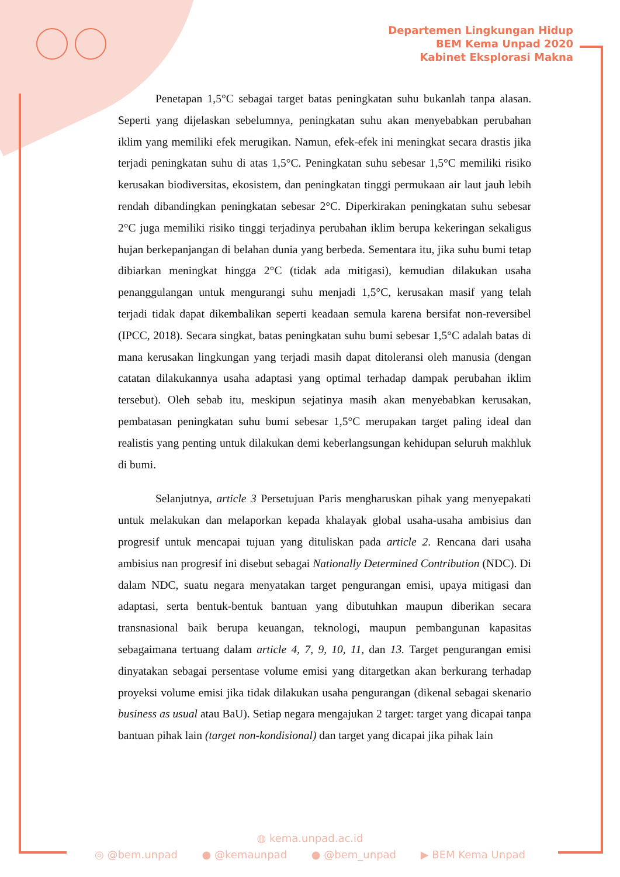Departemen Lingkungan Hidup
BEM Kema Unpad 2020
Kabinet Eksplorasi Makna
Penetapan 1,5°C sebagai target batas peningkatan suhu bukanlah tanpa alasan. Seperti yang dijelaskan sebelumnya, peningkatan suhu akan menyebabkan perubahan iklim yang memiliki efek merugikan. Namun, efek-efek ini meningkat secara drastis jika terjadi peningkatan suhu di atas 1,5°C. Peningkatan suhu sebesar 1,5°C memiliki risiko kerusakan biodiversitas, ekosistem, dan peningkatan tinggi permukaan air laut jauh lebih rendah dibandingkan peningkatan sebesar 2°C. Diperkirakan peningkatan suhu sebesar 2°C juga memiliki risiko tinggi terjadinya perubahan iklim berupa kekeringan sekaligus hujan berkepanjangan di belahan dunia yang berbeda. Sementara itu, jika suhu bumi tetap dibiarkan meningkat hingga 2°C (tidak ada mitigasi), kemudian dilakukan usaha penanggulangan untuk mengurangi suhu menjadi 1,5°C, kerusakan masif yang telah terjadi tidak dapat dikembalikan seperti keadaan semula karena bersifat non-reversibel (IPCC, 2018). Secara singkat, batas peningkatan suhu bumi sebesar 1,5°C adalah batas di mana kerusakan lingkungan yang terjadi masih dapat ditoleransi oleh manusia (dengan catatan dilakukannya usaha adaptasi yang optimal terhadap dampak perubahan iklim tersebut). Oleh sebab itu, meskipun sejatinya masih akan menyebabkan kerusakan, pembatasan peningkatan suhu bumi sebesar 1,5°C merupakan target paling ideal dan realistis yang penting untuk dilakukan demi keberlangsungan kehidupan seluruh makhluk di bumi.
Selanjutnya, article 3 Persetujuan Paris mengharuskan pihak yang menyepakati untuk melakukan dan melaporkan kepada khalayak global usaha-usaha ambisius dan progresif untuk mencapai tujuan yang dituliskan pada article 2. Rencana dari usaha ambisius nan progresif ini disebut sebagai Nationally Determined Contribution (NDC). Di dalam NDC, suatu negara menyatakan target pengurangan emisi, upaya mitigasi dan adaptasi, serta bentuk-bentuk bantuan yang dibutuhkan maupun diberikan secara transnasional baik berupa keuangan, teknologi, maupun pembangunan kapasitas sebagaimana tertuang dalam article 4, 7, 9, 10, 11, dan 13. Target pengurangan emisi dinyatakan sebagai persentase volume emisi yang ditargetkan akan berkurang terhadap proyeksi volume emisi jika tidak dilakukan usaha pengurangan (dikenal sebagai skenario business as usual atau BaU). Setiap negara mengajukan 2 target: target yang dicapai tanpa bantuan pihak lain (target non-kondisional) dan target yang dicapai jika pihak lain
◍ kema.unpad.ac.id
◎ @bem.unpad ● @kemaunpad ● @bem_unpad ▶ BEM Kema Unpad